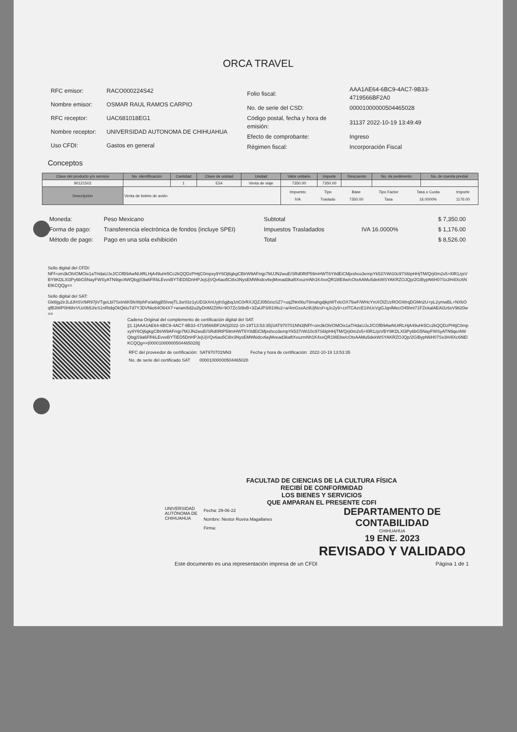ORCA TRAVEL
| RFC emisor: | RACO000224S42 |
| Nombre emisor: | OSMAR RAUL RAMOS CARPIO |
| RFC receptor: | UAC681018EG1 |
| Nombre receptor: | UNIVERSIDAD AUTONOMA DE CHIHUAHUA |
| Uso CFDI: | Gastos en general |
| Folio fiscal: | AAA1AE64-6BC9-4AC7-9B33-4719566BF2A0 |
| No. de serie del CSD: | 00001000000504465028 |
| Código postal, fecha y hora de emisión: | 31137 2022-10-19 13:49:49 |
| Efecto de comprobante: | Ingreso |
| Régimen fiscal: | Incorporación Fiscal |
Conceptos
| Clave del producto y/o servicio | No. Identificación | Cantidad | Clave de unidad | Unidad | Valor unitario | Importe | Descuento | No. de pedimento | No. de cuenta predial |
| --- | --- | --- | --- | --- | --- | --- | --- | --- | --- |
| 90121502 | | 1 | E54 | Venta de viaje | 7350.00 | 7350.00 | | | |
| Descripción | Venta de boleto de avión | | | | / Impuesto / Tipo / Base / Tipo Factor / Tasa o Cuota / Importe / / IVA / Traslado / 7350.00 / Tasa / 16.0000% / 1176.00 / | | | | |
| Moneda: | Peso Mexicano |
| Forma de pago: | Transferencia electrónica de fondos (incluye SPEI) |
| Método de pago: | Pago en una sola exhibición |
| Subtotal | | $ 7,350.00 |
| Impuestos Trasladados | IVA 16.0000% | $ 1,176.00 |
| Total | | $ 8,526.00 |
Sello digital del CFDI:
NFf+om3kOh/OMOix1aTHdaUJxJ/COfB9AwNUtRLHjA49uHr5Cc2kQQDzPHtjC0mpxy9Y6Oj6gkgCBtrW9AFmjp7MJJN2wuE/SRd0RtP59mHWT6Y8dEiCMjxshco3empYk537rWi10c97S6IpHHjTM/Qrji0m2x5+l0R1zjsVBY9KDLXl3Py6bG5NayFWSyATN9qe/AWQbgjS9a6Flf4iLEvvxBYTiED5DnHPJejUjVQv6ao5Ci8x3NysEMWkidcv6ejMvead3kaftXvuzmNh1K4xxQR1l8E8w/cOtxAAMu5dekWSYAKRZOJQp/2GiBypN6H07Sx3H4lXc6NElKCQQg==
Sello digital del SAT:
Gkl8jg2irJLdJHSV/bR97jiVTgeLbl7SxIn6K5feWphFs/a6tgjB5lvwjTL3sr03z1yUD1kXnUyjhSgjbqJztC0rRXJQZJ050zioSZ7+uqZNn0tiuT8mahgdjkpWTvlcOX75wF/WHcYmXOlZUzROGWrqDGMn2U+pL2ymwBL+NXkOqfB3WP0H6hrVUz0b5J/eS1nRtdqOkQkluTd7YJDVNio64O64X7+wram5d2u2lyDnM2Z8N+9O7ZcSt9vB+3ZaUP3/81Wu2+a/4mGsxAz9UjNzsf+qJc2y9+zzlTCAzcE1ihUcVgGJqnlMecO45hnt71FZekalAEAl3z6xV9820w==
Cadena Original del complemento de certificación digital del SAT:
||1.1|AAA1AE64-6BC9-4AC7-9B33-4719566BF2A0|2022-10-19T13:53:35|SAT970701NN3|NFf+om3kOh/OMOix1aTHdaUJxJ/COfB9AwNUtRLHjA49uHr5Cc2kQQDzPHtjC0mpxy9Y6Oj6gkgCBtrW9AFmjp7MJJN2wuE/SRd0RtP59mHWT6Y8dEiCMjxshco3empYk537rWi10c97S6IpHHjTM/Qrji0m2x5+l0R1zjsVBY9KDLXl3Py6bG5NayFWSyATN9qe/AWQbgjS9a6Flf4iLEvvxBYTiED5DnHPJejUjVQv6ao5Ci8x3NysEMWkidcv6ejMvead3kaftXvuzmNh1K4xxQR1l8E8w/cOtxAAMu5dekWSYAKRZOJQp/2GiBypN6H07Sx3H4lXc6NElKCQQg==|00001000000504465028||
| RFC del proveedor de certificación: | SAT970701NN3 | Fecha y hora de certificación: | 2022-10-19 13:53:35 |
| No. de serie del certificado SAT | 00001000000504465028 | | |
FACULTAD DE CIENCIAS DE LA CULTURA FÍSICA
RECIBÍ DE CONFORMIDAD
LOS BIENES Y SERVICIOS
QUE AMPARAN EL PRESENTE CDFI
UNIVERSIDAD AUTÓNOMA DE CHIHUAHUA
Fecha: 29-06-22
Nombre: Nestor Ruvira Magallanes
Firma:
DEPARTAMENTO DE CONTABILIDAD
CHIHUAHUA
19 ENE. 2023
REVISADO Y VALIDADO
Este documento es una representación impresa de un CFDI Página 1 de 1